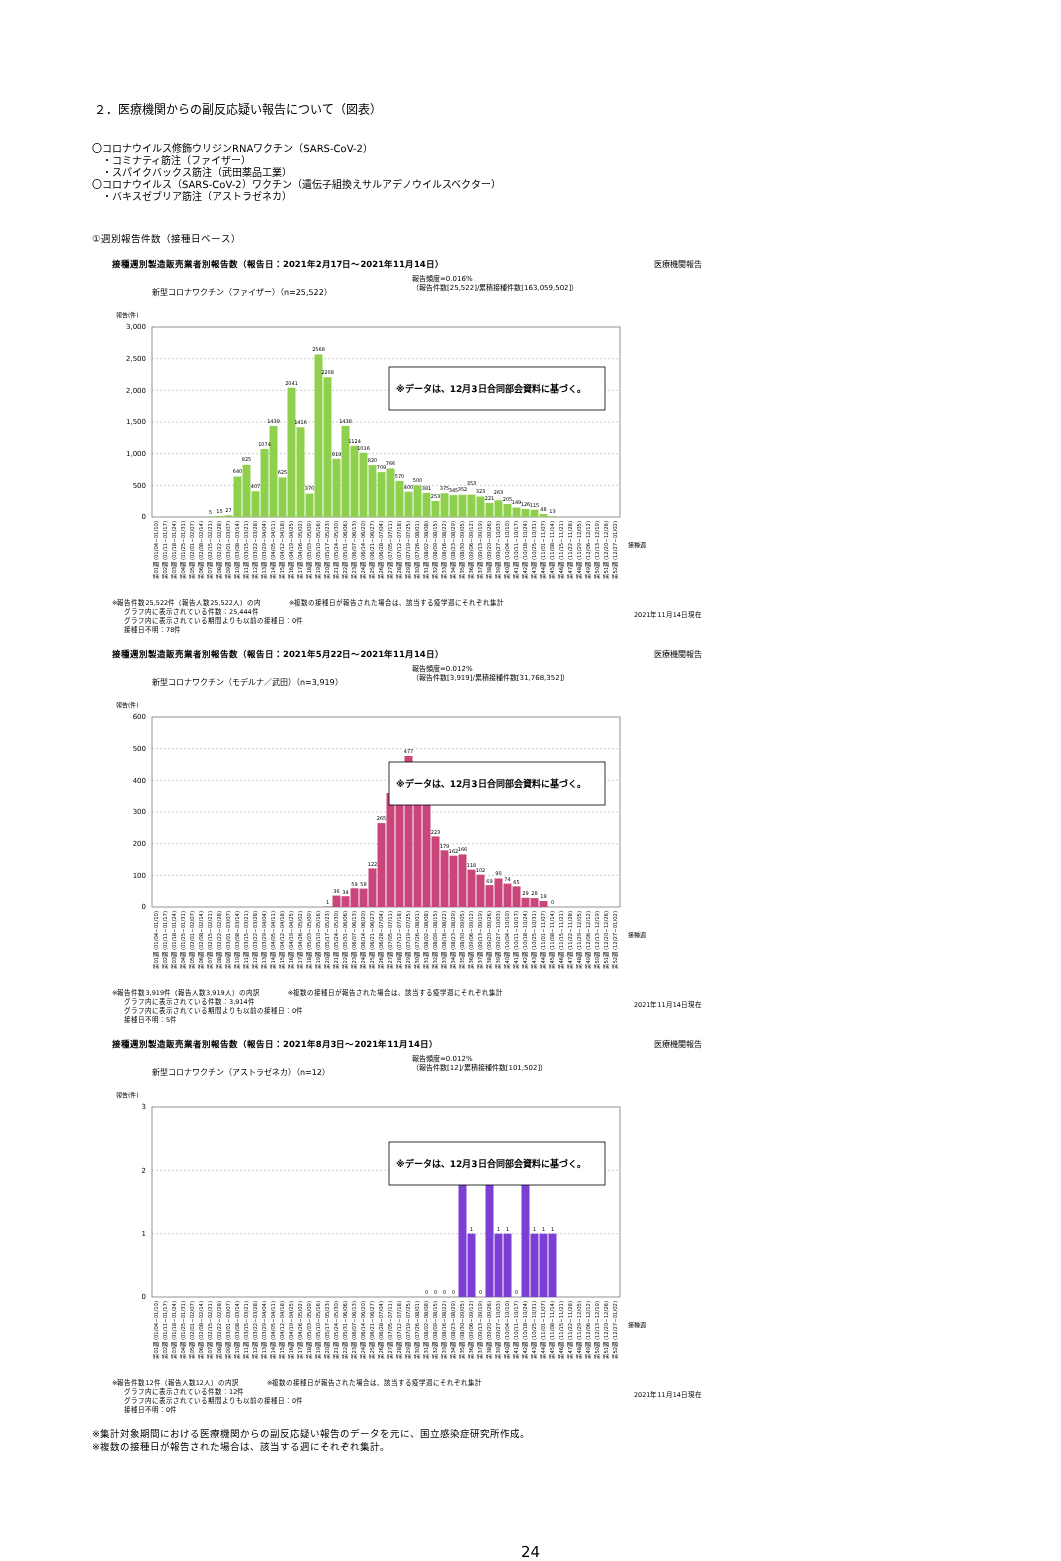２．医療機関からの副反応疑い報告について（図表）
〇コロナウイルス修飾ウリジンRNAワクチン（SARS-CoV-2）
　・コミナティ筋注（ファイザー）
　・スパイクバックス筋注（武田薬品工業）
〇コロナウイルス（SARS-CoV-2）ワクチン（遺伝子組換えサルアデノウイルスベクター）
　・バキスゼブリア筋注（アストラゼネカ）
①週別報告件数（接種日ベース）
接種週別製造販売業者別報告数（報告日：2021年2月17日～2021年11月14日） 医療機関報告
新型コロナワクチン（ファイザー）（n=25,522） 報告頻度=0.016%
（報告件数[25,522]/累積接種件数[163,059,502]）
報告(件)
3,000
2,500
2,000
1,500
1,000
500
0
5
15
27
640
825
407
1074
1439
625
2041
1416
370
2568
2208
919
1438
1124
1016
820
709
766
570
400
500
381
253
375
345
352
353
323
221
263
205
149
126
115
48
13
※データは、12月3日合同部会資料に基づく。
第01週 (01/04~01/10)
第02週 (01/11~01/17)
第03週 (01/18~01/24)
第04週 (01/25~01/31)
第05週 (02/01~02/07)
第06週 (02/08~02/14)
第07週 (02/15~02/21)
第08週 (02/22~02/28)
第09週 (03/01~03/07)
第10週 (03/08~03/14)
第11週 (03/15~03/21)
第12週 (03/22~03/28)
第13週 (03/29~04/04)
第14週 (04/05~04/11)
第15週 (04/12~04/18)
第16週 (04/19~04/25)
第17週 (04/26~05/02)
第18週 (05/03~05/09)
第19週 (05/10~05/16)
第20週 (05/17~05/23)
第21週 (05/24~05/30)
第22週 (05/31~06/06)
第23週 (06/07~06/13)
第24週 (06/14~06/20)
第25週 (06/21~06/27)
第26週 (06/28~07/04)
第27週 (07/05~07/11)
第28週 (07/12~07/18)
第29週 (07/19~07/25)
第30週 (07/26~08/01)
第31週 (08/02~08/08)
第32週 (08/09~08/15)
第33週 (08/16~08/22)
第34週 (08/23~08/29)
第35週 (08/30~09/05)
第36週 (09/06~09/12)
第37週 (09/13~09/19)
第38週 (09/20~09/26)
第39週 (09/27~10/03)
第40週 (10/04~10/10)
第41週 (10/11~10/17)
第42週 (10/18~10/24)
第43週 (10/25~10/31)
第44週 (11/01~11/07)
第45週 (11/08~11/14)
第46週 (11/15~11/21)
第47週 (11/22~11/28)
第48週 (11/29~12/05)
第49週 (12/06~12/12)
第50週 (12/13~12/19)
第51週 (12/20~12/26)
第52週 (12/27~01/02)
接種週
※報告件数25,522件（報告人数25,522人）の内　　　　※複数の接種日が報告された場合は、該当する疫学週にそれぞれ集計
グラフ内に表示されている件数：25,444件
グラフ内に表示されている期間よりも以前の接種日：0件
接種日不明：78件
2021年11月14日現在
接種週別製造販売業者別報告数（報告日：2021年5月22日～2021年11月14日） 医療機関報告
新型コロナワクチン（モデルナ／武田）（n=3,919） 報告頻度=0.012%
（報告件数[3,919]/累積接種件数[31,768,352]）
報告(件)
600
500
400
300
200
100
0
1
36
34
59
58
122
265
477
223
179
162
166
118
102
69
90
74
65
29
28
19
0
※データは、12月3日合同部会資料に基づく。
第01週 (01/04~01/10)
第02週 (01/11~01/17)
第03週 (01/18~01/24)
第04週 (01/25~01/31)
第05週 (02/01~02/07)
第06週 (02/08~02/14)
第07週 (02/15~02/21)
第08週 (02/22~02/28)
第09週 (03/01~03/07)
第10週 (03/08~03/14)
第11週 (03/15~03/21)
第12週 (03/22~03/28)
第13週 (03/29~04/04)
第14週 (04/05~04/11)
第15週 (04/12~04/18)
第16週 (04/19~04/25)
第17週 (04/26~05/02)
第18週 (05/03~05/09)
第19週 (05/10~05/16)
第20週 (05/17~05/23)
第21週 (05/24~05/30)
第22週 (05/31~06/06)
第23週 (06/07~06/13)
第24週 (06/14~06/20)
第25週 (06/21~06/27)
第26週 (06/28~07/04)
第27週 (07/05~07/11)
第28週 (07/12~07/18)
第29週 (07/19~07/25)
第30週 (07/26~08/01)
第31週 (08/02~08/08)
第32週 (08/09~08/15)
第33週 (08/16~08/22)
第34週 (08/23~08/29)
第35週 (08/30~09/05)
第36週 (09/06~09/12)
第37週 (09/13~09/19)
第38週 (09/20~09/26)
第39週 (09/27~10/03)
第40週 (10/04~10/10)
第41週 (10/11~10/17)
第42週 (10/18~10/24)
第43週 (10/25~10/31)
第44週 (11/01~11/07)
第45週 (11/08~11/14)
第46週 (11/15~11/21)
第47週 (11/22~11/28)
第48週 (11/29~12/05)
第49週 (12/06~12/12)
第50週 (12/13~12/19)
第51週 (12/20~12/26)
第52週 (12/27~01/02)
接種週
※報告件数3,919件（報告人数3,919人）の内訳　　　　※複数の接種日が報告された場合は、該当する疫学週にそれぞれ集計
グラフ内に表示されている件数：3,914件
グラフ内に表示されている期間よりも以前の接種日：0件
接種日不明：5件
2021年11月14日現在
接種週別製造販売業者別報告数（報告日：2021年8月3日～2021年11月14日） 医療機関報告
新型コロナワクチン（アストラゼネカ）（n=12） 報告頻度=0.012%
（報告件数[12]/累積接種件数[101,502]）
報告(件)
3
2
1
0
0
0
0
0
1
0
1
1
0
1
1
1
※データは、12月3日合同部会資料に基づく。
第01週 (01/04~01/10)
第02週 (01/11~01/17)
第03週 (01/18~01/24)
第04週 (01/25~01/31)
第05週 (02/01~02/07)
第06週 (02/08~02/14)
第07週 (02/15~02/21)
第08週 (02/22~02/28)
第09週 (03/01~03/07)
第10週 (03/08~03/14)
第11週 (03/15~03/21)
第12週 (03/22~03/28)
第13週 (03/29~04/04)
第14週 (04/05~04/11)
第15週 (04/12~04/18)
第16週 (04/19~04/25)
第17週 (04/26~05/02)
第18週 (05/03~05/09)
第19週 (05/10~05/16)
第20週 (05/17~05/23)
第21週 (05/24~05/30)
第22週 (05/31~06/06)
第23週 (06/07~06/13)
第24週 (06/14~06/20)
第25週 (06/21~06/27)
第26週 (06/28~07/04)
第27週 (07/05~07/11)
第28週 (07/12~07/18)
第29週 (07/19~07/25)
第30週 (07/26~08/01)
第31週 (08/02~08/08)
第32週 (08/09~08/15)
第33週 (08/16~08/22)
第34週 (08/23~08/29)
第35週 (08/30~09/05)
第36週 (09/06~09/12)
第37週 (09/13~09/19)
第38週 (09/20~09/26)
第39週 (09/27~10/03)
第40週 (10/04~10/10)
第41週 (10/11~10/17)
第42週 (10/18~10/24)
第43週 (10/25~10/31)
第44週 (11/01~11/07)
第45週 (11/08~11/14)
第46週 (11/15~11/21)
第47週 (11/22~11/28)
第48週 (11/29~12/05)
第49週 (12/06~12/12)
第50週 (12/13~12/19)
第51週 (12/20~12/26)
第52週 (12/27~01/02)
接種週
※報告件数12件（報告人数12人）の内訳　　　　※複数の接種日が報告された場合は、該当する疫学週にそれぞれ集計
グラフ内に表示されている件数：12件
グラフ内に表示されている期間よりも以前の接種日：0件
接種日不明：0件
2021年11月14日現在
※集計対象期間における医療機関からの副反応疑い報告のデータを元に、国立感染症研究所作成。
※複数の接種日が報告された場合は、該当する週にそれぞれ集計。
24